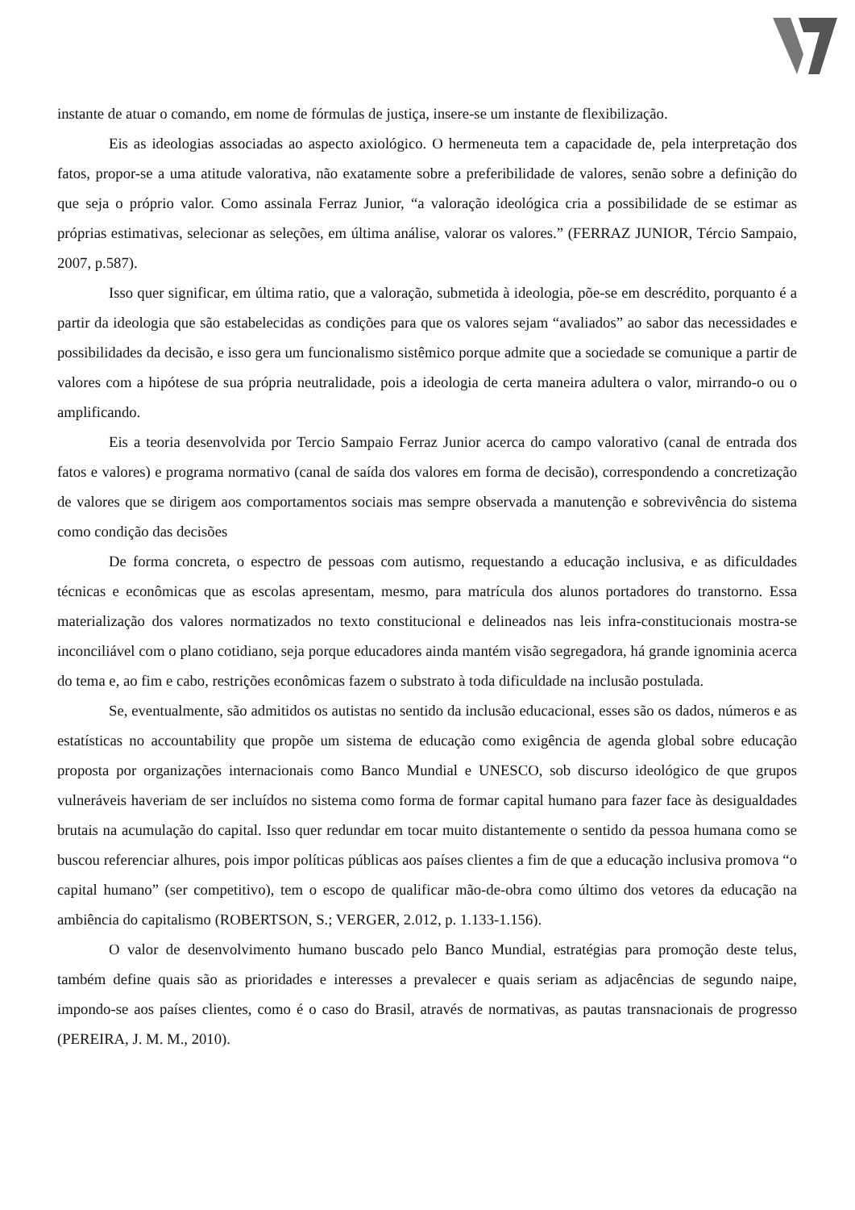instante de atuar o comando, em nome de fórmulas de justiça, insere-se um instante de flexibilização.
Eis as ideologias associadas ao aspecto axiológico. O hermeneuta tem a capacidade de, pela interpretação dos fatos, propor-se a uma atitude valorativa, não exatamente sobre a preferibilidade de valores, senão sobre a definição do que seja o próprio valor. Como assinala Ferraz Junior, “a valoração ideológica cria a possibilidade de se estimar as próprias estimativas, selecionar as seleções, em última análise, valorar os valores.” (FERRAZ JUNIOR, Tércio Sampaio, 2007, p.587).
Isso quer significar, em última ratio, que a valoração, submetida à ideologia, põe-se em descrédito, porquanto é a partir da ideologia que são estabelecidas as condições para que os valores sejam “avaliados” ao sabor das necessidades e possibilidades da decisão, e isso gera um funcionalismo sistêmico porque admite que a sociedade se comunique a partir de valores com a hipótese de sua própria neutralidade, pois a ideologia de certa maneira adultera o valor, mirrando-o ou o amplificando.
Eis a teoria desenvolvida por Tercio Sampaio Ferraz Junior acerca do campo valorativo (canal de entrada dos fatos e valores) e programa normativo (canal de saída dos valores em forma de decisão), correspondendo a concretização de valores que se dirigem aos comportamentos sociais mas sempre observada a manutenção e sobrevivência do sistema como condição das decisões
De forma concreta, o espectro de pessoas com autismo, requestando a educação inclusiva, e as dificuldades técnicas e econômicas que as escolas apresentam, mesmo, para matrícula dos alunos portadores do transtorno. Essa materialização dos valores normatizados no texto constitucional e delineados nas leis infra-constitucionais mostra-se inconciliável com o plano cotidiano, seja porque educadores ainda mantém visão segregadora, há grande ignominia acerca do tema e, ao fim e cabo, restrições econômicas fazem o substrato à toda dificuldade na inclusão postulada.
Se, eventualmente, são admitidos os autistas no sentido da inclusão educacional, esses são os dados, números e as estatísticas no accountability que propõe um sistema de educação como exigência de agenda global sobre educação proposta por organizações internacionais como Banco Mundial e UNESCO, sob discurso ideológico de que grupos vulneráveis haveriam de ser incluídos no sistema como forma de formar capital humano para fazer face às desigualdades brutais na acumulação do capital. Isso quer redundar em tocar muito distantemente o sentido da pessoa humana como se buscou referenciar alhures, pois impor políticas públicas aos países clientes a fim de que a educação inclusiva promova “o capital humano” (ser competitivo), tem o escopo de qualificar mão-de-obra como último dos vetores da educação na ambiência do capitalismo (ROBERTSON, S.; VERGER, 2.012, p. 1.133-1.156).
O valor de desenvolvimento humano buscado pelo Banco Mundial, estratégias para promoção deste telus, também define quais são as prioridades e interesses a prevalecer e quais seriam as adjacências de segundo naipe, impondo-se aos países clientes, como é o caso do Brasil, através de normativas, as pautas transnacionais de progresso (PEREIRA, J. M. M., 2010).